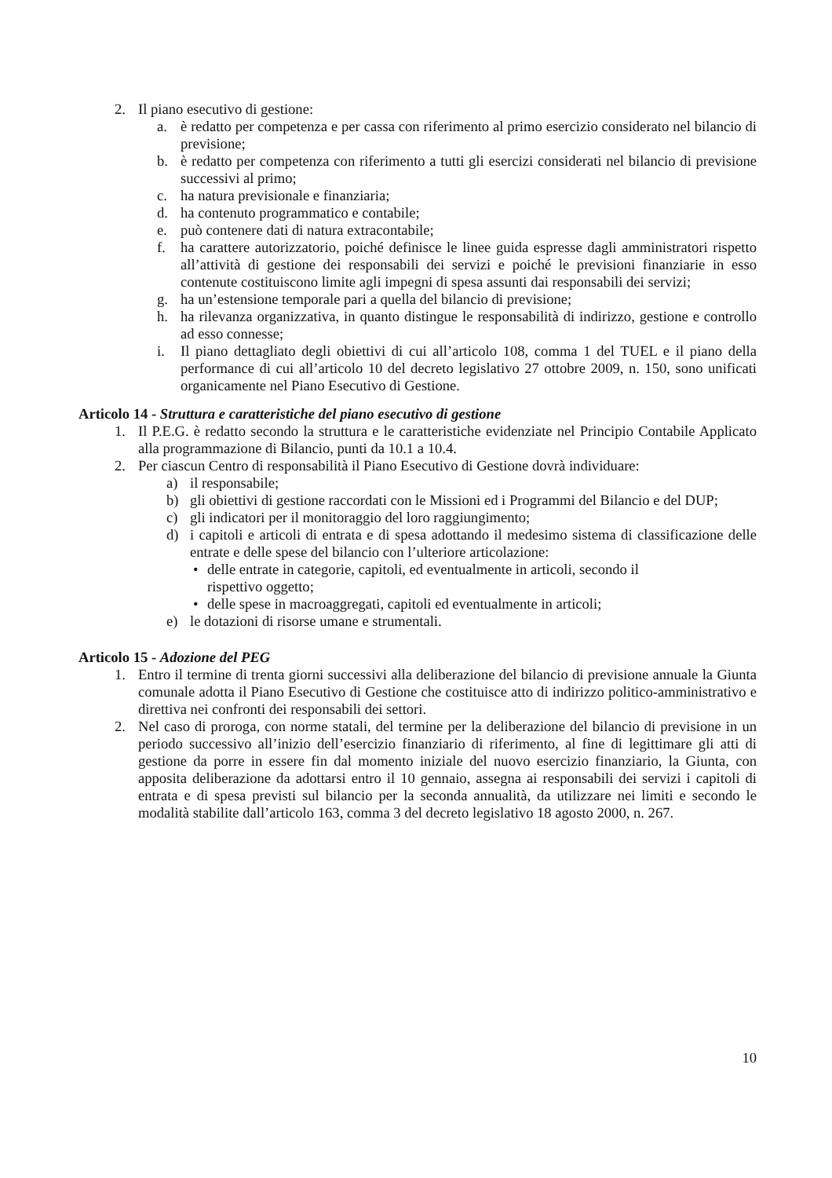2. Il piano esecutivo di gestione:
a. è redatto per competenza e per cassa con riferimento al primo esercizio considerato nel bilancio di previsione;
b. è redatto per competenza con riferimento a tutti gli esercizi considerati nel bilancio di previsione successivi al primo;
c. ha natura previsionale e finanziaria;
d. ha contenuto programmatico e contabile;
e. può contenere dati di natura extracontabile;
f. ha carattere autorizzatorio, poiché definisce le linee guida espresse dagli amministratori rispetto all’attività di gestione dei responsabili dei servizi e poiché le previsioni finanziarie in esso contenute costituiscono limite agli impegni di spesa assunti dai responsabili dei servizi;
g. ha un’estensione temporale pari a quella del bilancio di previsione;
h. ha rilevanza organizzativa, in quanto distingue le responsabilità di indirizzo, gestione e controllo ad esso connesse;
i. Il piano dettagliato degli obiettivi di cui all’articolo 108, comma 1 del TUEL e il piano della performance di cui all’articolo 10 del decreto legislativo 27 ottobre 2009, n. 150, sono unificati organicamente nel Piano Esecutivo di Gestione.
Articolo 14 - Struttura e caratteristiche del piano esecutivo di gestione
1. Il P.E.G. è redatto secondo la struttura e le caratteristiche evidenziate nel Principio Contabile Applicato alla programmazione di Bilancio, punti da 10.1 a 10.4.
2. Per ciascun Centro di responsabilità il Piano Esecutivo di Gestione dovrà individuare:
a) il responsabile;
b) gli obiettivi di gestione raccordati con le Missioni ed i Programmi del Bilancio e del DUP;
c) gli indicatori per il monitoraggio del loro raggiungimento;
d) i capitoli e articoli di entrata e di spesa adottando il medesimo sistema di classificazione delle entrate e delle spese del bilancio con l’ulteriore articolazione:
• delle entrate in categorie, capitoli, ed eventualmente in articoli, secondo il
rispettivo oggetto;
• delle spese in macroaggregati, capitoli ed eventualmente in articoli;
e) le dotazioni di risorse umane e strumentali.
Articolo 15 - Adozione del PEG
1. Entro il termine di trenta giorni successivi alla deliberazione del bilancio di previsione annuale la Giunta comunale adotta il Piano Esecutivo di Gestione che costituisce atto di indirizzo politico-amministrativo e direttiva nei confronti dei responsabili dei settori.
2. Nel caso di proroga, con norme statali, del termine per la deliberazione del bilancio di previsione in un periodo successivo all’inizio dell’esercizio finanziario di riferimento, al fine di legittimare gli atti di gestione da porre in essere fin dal momento iniziale del nuovo esercizio finanziario, la Giunta, con apposita deliberazione da adottarsi entro il 10 gennaio, assegna ai responsabili dei servizi i capitoli di entrata e di spesa previsti sul bilancio per la seconda annualità, da utilizzare nei limiti e secondo le modalità stabilite dall’articolo 163, comma 3 del decreto legislativo 18 agosto 2000, n. 267.
10